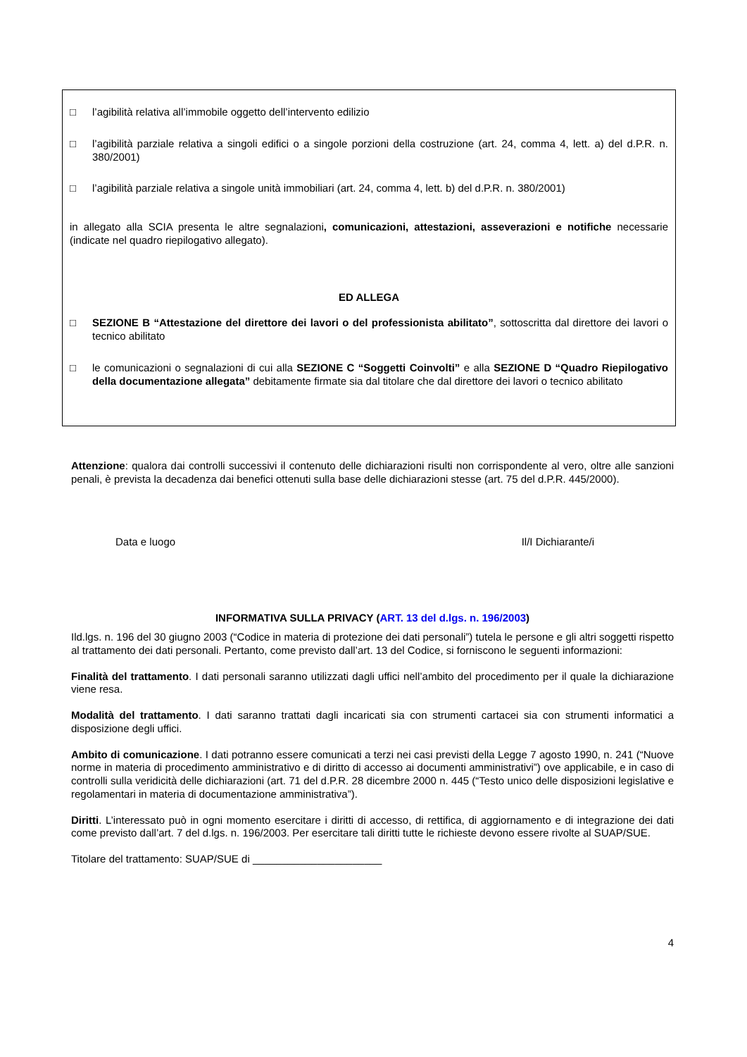□ l’agibilità relativa all’immobile oggetto dell’intervento edilizio
□ l’agibilità parziale relativa a singoli edifici o a singole porzioni della costruzione (art. 24, comma 4, lett. a) del d.P.R. n. 380/2001)
□ l’agibilità parziale relativa a singole unità immobiliari (art. 24, comma 4, lett. b) del d.P.R. n. 380/2001)
in allegato alla SCIA presenta le altre segnalazioni, comunicazioni, attestazioni, asseverazioni e notifiche necessarie (indicate nel quadro riepilogativo allegato).
ED ALLEGA
□ SEZIONE B “Attestazione del direttore dei lavori o del professionista abilitato”, sottoscritta dal direttore dei lavori o tecnico abilitato
□ le comunicazioni o segnalazioni di cui alla SEZIONE C “Soggetti Coinvolti” e alla SEZIONE D “Quadro Riepilogativo della documentazione allegata” debitamente firmate sia dal titolare che dal direttore dei lavori o tecnico abilitato
Attenzione: qualora dai controlli successivi il contenuto delle dichiarazioni risulti non corrispondente al vero, oltre alle sanzioni penali, è prevista la decadenza dai benefici ottenuti sulla base delle dichiarazioni stesse (art. 75 del d.P.R. 445/2000).
Data e luogo Il/I Dichiarante/i
INFORMATIVA SULLA PRIVACY (ART. 13 del d.lgs. n. 196/2003)
Ild.lgs. n. 196 del 30 giugno 2003 (“Codice in materia di protezione dei dati personali”) tutela le persone e gli altri soggetti rispetto al trattamento dei dati personali. Pertanto, come previsto dall’art. 13 del Codice, si forniscono le seguenti informazioni:
Finalità del trattamento. I dati personali saranno utilizzati dagli uffici nell’ambito del procedimento per il quale la dichiarazione viene resa.
Modalità del trattamento. I dati saranno trattati dagli incaricati sia con strumenti cartacei sia con strumenti informatici a disposizione degli uffici.
Ambito di comunicazione. I dati potranno essere comunicati a terzi nei casi previsti della Legge 7 agosto 1990, n. 241 (“Nuove norme in materia di procedimento amministrativo e di diritto di accesso ai documenti amministrativi”) ove applicabile, e in caso di controlli sulla veridicità delle dichiarazioni (art. 71 del d.P.R. 28 dicembre 2000 n. 445 (“Testo unico delle disposizioni legislative e regolamentari in materia di documentazione amministrativa”).
Diritti. L’interessato può in ogni momento esercitare i diritti di accesso, di rettifica, di aggiornamento e di integrazione dei dati come previsto dall’art. 7 del d.lgs. n. 196/2003. Per esercitare tali diritti tutte le richieste devono essere rivolte al SUAP/SUE.
Titolare del trattamento: SUAP/SUE di ______________________
4